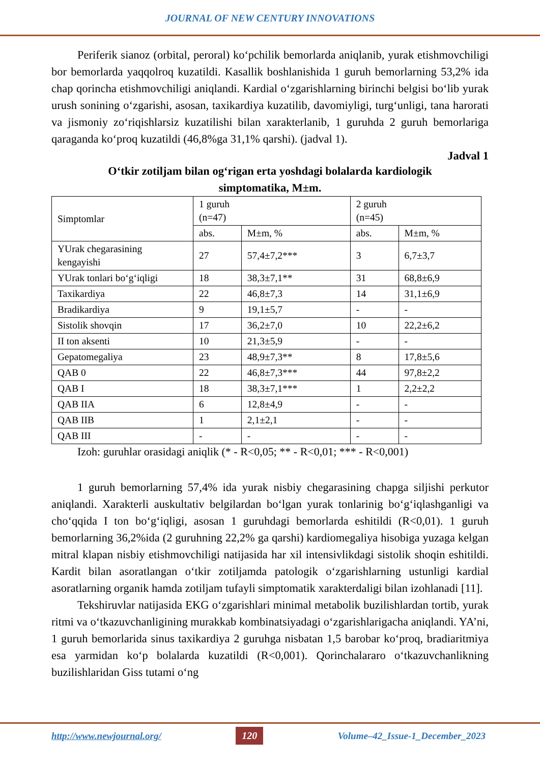JOURNAL OF NEW CENTURY INNOVATIONS
Periferik sianoz (orbital, peroral) koʻpchilik bemorlarda aniqlanib, yurak etishmovchiligi bor bemorlarda yaqqolroq kuzatildi. Kasallik boshlanishida 1 guruh bemorlarning 53,2% ida chap qorincha etishmovchiligi aniqlandi. Kardial oʻzgarishlarning birinchi belgisi boʻlib yurak urush sonining oʻzgarishi, asosan, taxikardiya kuzatilib, davomiyligi, turgʻunligi, tana harorati va jismoniy zoʻriqishlarsiz kuzatilishi bilan xarakterlanib, 1 guruhda 2 guruh bemorlariga qaraganda koʻproq kuzatildi (46,8%ga 31,1% qarshi). (jadval 1).
Jadval 1
Oʻtkir zotiljam bilan ogʻrigan erta yoshdagi bolalarda kardiologik simptomatika, M±m.
| Simptomlar | 1 guruh (n=47) | | 2 guruh (n=45) | |
| | abs. | M±m, % | abs. | M±m, % |
| YUrak chegarasining kengayishi | 27 | 57,4±7,2*** | 3 | 6,7±3,7 |
| YUrak tonlari boʻgʻiqligi | 18 | 38,3±7,1** | 31 | 68,8±6,9 |
| Taxikardiya | 22 | 46,8±7,3 | 14 | 31,1±6,9 |
| Bradikardiya | 9 | 19,1±5,7 | - | - |
| Sistolik shovqin | 17 | 36,2±7,0 | 10 | 22,2±6,2 |
| II ton aksenti | 10 | 21,3±5,9 | - | - |
| Gepatomegaliya | 23 | 48,9±7,3** | 8 | 17,8±5,6 |
| QAB 0 | 22 | 46,8±7,3*** | 44 | 97,8±2,2 |
| QAB I | 18 | 38,3±7,1*** | 1 | 2,2±2,2 |
| QAB IIA | 6 | 12,8±4,9 | - | - |
| QAB IIB | 1 | 2,1±2,1 | - | - |
| QAB III | - | - | - | - |
Izoh: guruhlar orasidagi aniqlik (* - R<0,05; ** - R<0,01; *** - R<0,001)
1 guruh bemorlarning 57,4% ida yurak nisbiy chegarasining chapga siljishi perkutor aniqlandi. Xarakterli auskultativ belgilardan boʻlgan yurak tonlarinig boʻgʻiqlashganligi va choʻqqida I ton boʻgʻiqligi, asosan 1 guruhdagi bemorlarda eshitildi (R<0,01). 1 guruh bemorlarning 36,2%ida (2 guruhning 22,2% ga qarshi) kardiomegaliya hisobiga yuzaga kelgan mitral klapan nisbiy etishmovchiligi natijasida har xil intensivlikdagi sistolik shoqin eshitildi. Kardit bilan asoratlangan oʻtkir zotiljamda patologik oʻzgarishlarning ustunligi kardial asoratlarning organik hamda zotiljam tufayli simptomatik xarakterdaligi bilan izohlanadi [11].
Tekshiruvlar natijasida EKG oʻzgarishlari minimal metabolik buzilishlardan tortib, yurak ritmi va oʻtkazuvchanligining murakkab kombinatsiyadagi oʻzgarishlarigacha aniqlandi. YA’ni, 1 guruh bemorlarida sinus taxikardiya 2 guruhga nisbatan 1,5 barobar koʻproq, bradiaritmiya esa yarmidan koʻp bolalarda kuzatildi (R<0,001). Qorinchalararo oʻtkazuvchanlikning buzilishlaridan Giss tutami oʻng
http://www.newjournal.org/ 120 Volume–42_Issue-1_December_2023